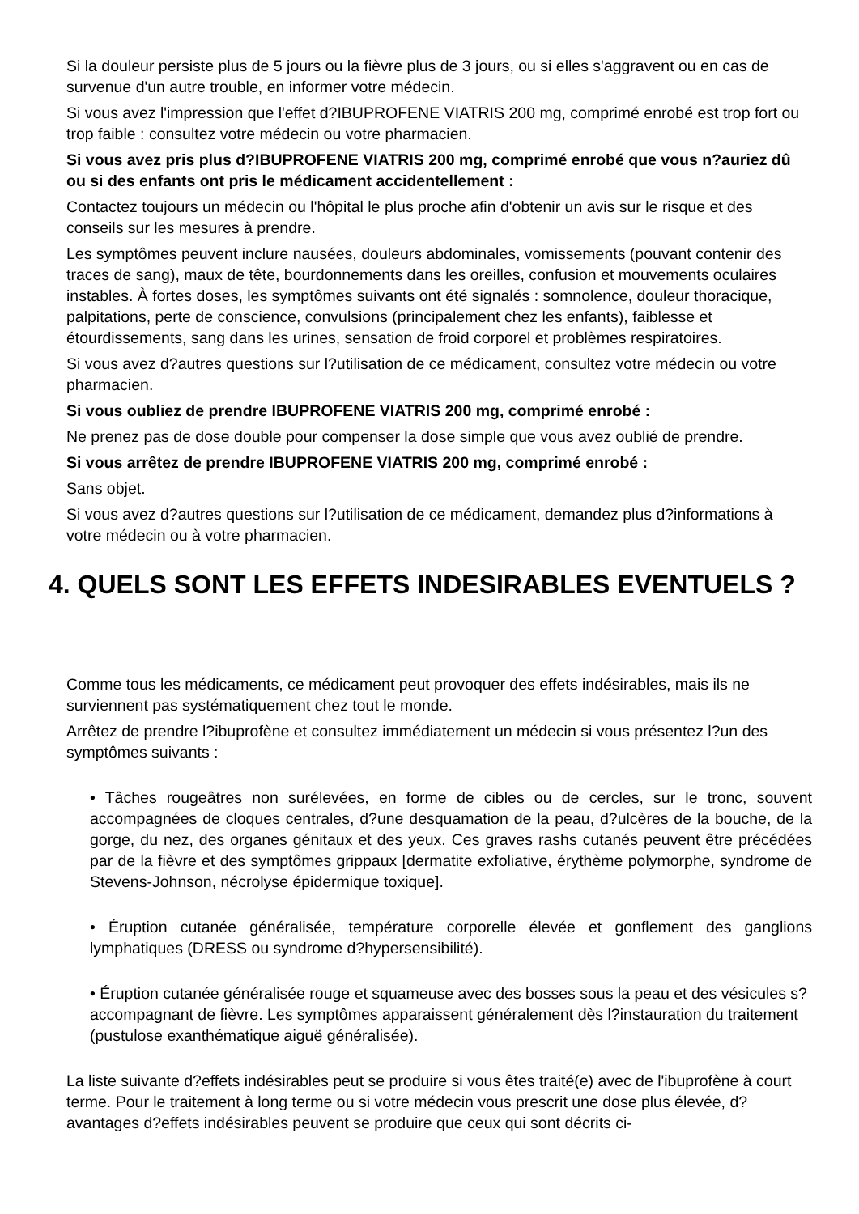Si la douleur persiste plus de 5 jours ou la fièvre plus de 3 jours, ou si elles s'aggravent ou en cas de survenue d'un autre trouble, en informer votre médecin.
Si vous avez l'impression que l'effet d?IBUPROFENE VIATRIS 200 mg, comprimé enrobé est trop fort ou trop faible : consultez votre médecin ou votre pharmacien.
Si vous avez pris plus d?IBUPROFENE VIATRIS 200 mg, comprimé enrobé que vous n?auriez dû ou si des enfants ont pris le médicament accidentellement :
Contactez toujours un médecin ou l'hôpital le plus proche afin d'obtenir un avis sur le risque et des conseils sur les mesures à prendre.
Les symptômes peuvent inclure nausées, douleurs abdominales, vomissements (pouvant contenir des traces de sang), maux de tête, bourdonnements dans les oreilles, confusion et mouvements oculaires instables. À fortes doses, les symptômes suivants ont été signalés : somnolence, douleur thoracique, palpitations, perte de conscience, convulsions (principalement chez les enfants), faiblesse et étourdissements, sang dans les urines, sensation de froid corporel et problèmes respiratoires.
Si vous avez d?autres questions sur l?utilisation de ce médicament, consultez votre médecin ou votre pharmacien.
Si vous oubliez de prendre IBUPROFENE VIATRIS 200 mg, comprimé enrobé :
Ne prenez pas de dose double pour compenser la dose simple que vous avez oublié de prendre.
Si vous arrêtez de prendre IBUPROFENE VIATRIS 200 mg, comprimé enrobé :
Sans objet.
Si vous avez d?autres questions sur l?utilisation de ce médicament, demandez plus d?informations à votre médecin ou à votre pharmacien.
4. QUELS SONT LES EFFETS INDESIRABLES EVENTUELS ?
Comme tous les médicaments, ce médicament peut provoquer des effets indésirables, mais ils ne surviennent pas systématiquement chez tout le monde.
Arrêtez de prendre l?ibuprofène et consultez immédiatement un médecin si vous présentez l?un des symptômes suivants :
• Tâches rougeâtres non surélevées, en forme de cibles ou de cercles, sur le tronc, souvent accompagnées de cloques centrales, d?une desquamation de la peau, d?ulcères de la bouche, de la gorge, du nez, des organes génitaux et des yeux. Ces graves rashs cutanés peuvent être précédées par de la fièvre et des symptômes grippaux [dermatite exfoliative, érythème polymorphe, syndrome de Stevens-Johnson, nécrolyse épidermique toxique].
• Éruption cutanée généralisée, température corporelle élevée et gonflement des ganglions lymphatiques (DRESS ou syndrome d?hypersensibilité).
• Éruption cutanée généralisée rouge et squameuse avec des bosses sous la peau et des vésicules s?accompagnant de fièvre. Les symptômes apparaissent généralement dès l?instauration du traitement (pustulose exanthématique aiguë généralisée).
La liste suivante d?effets indésirables peut se produire si vous êtes traité(e) avec de l'ibuprofène à court terme. Pour le traitement à long terme ou si votre médecin vous prescrit une dose plus élevée, d?avantages d?effets indésirables peuvent se produire que ceux qui sont décrits ci-